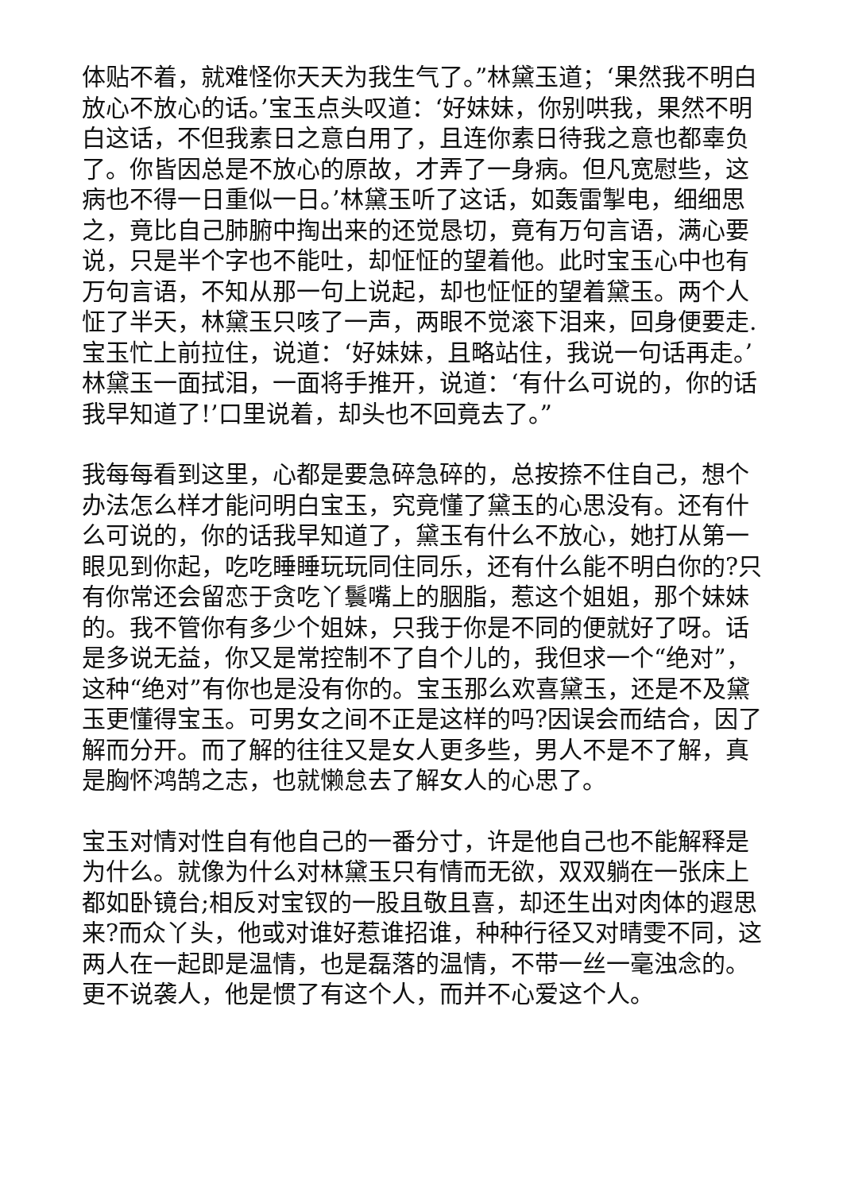体贴不着，就难怪你天天为我生气了。”林黛玉道；‘果然我不明白放心不放心的话。’宝玉点头叹道：‘好妹妹，你别哄我，果然不明白这话，不但我素日之意白用了，且连你素日待我之意也都辜负了。你皆因总是不放心的原故，才弄了一身病。但凡宽慰些，这病也不得一日重似一日。’林黛玉听了这话，如轰雷掣电，细细思之，竟比自己肺腑中掏出来的还觉恳切，竟有万句言语，满心要说，只是半个字也不能吐，却怔怔的望着他。此时宝玉心中也有万句言语，不知从那一句上说起，却也怔怔的望着黛玉。两个人怔了半天，林黛玉只咳了一声，两眼不觉滚下泪来，回身便要走.宝玉忙上前拉住，说道：‘好妹妹，且略站住，我说一句话再走。’林黛玉一面拭泪，一面将手推开，说道：‘有什么可说的，你的话我早知道了!’口里说着，却头也不回竟去了。”
我每每看到这里，心都是要急碎急碎的，总按捺不住自己，想个办法怎么样才能问明白宝玉，究竟懂了黛玉的心思没有。还有什么可说的，你的话我早知道了，黛玉有什么不放心，她打从第一眼见到你起，吃吃睡睡玩玩同住同乐，还有什么能不明白你的?只有你常还会留恋于贪吃丫鬟嘴上的胭脂，惹这个姐姐，那个妹妹的。我不管你有多少个姐妹，只我于你是不同的便就好了呀。话是多说无益，你又是常控制不了自个儿的，我但求一个“绝对”，这种“绝对”有你也是没有你的。宝玉那么欢喜黛玉，还是不及黛玉更懂得宝玉。可男女之间不正是这样的吗?因误会而结合，因了解而分开。而了解的往往又是女人更多些，男人不是不了解，真是胸怀鸿鹄之志，也就懒怠去了解女人的心思了。
宝玉对情对性自有他自己的一番分寸，许是他自己也不能解释是为什么。就像为什么对林黛玉只有情而无欲，双双躺在一张床上都如卧镜台;相反对宝钗的一股且敬且喜，却还生出对肉体的遐思来?而众丫头，他或对谁好惹谁招谁，种种行径又对晴雯不同，这两人在一起即是温情，也是磊落的温情，不带一丝一毫浊念的。更不说袭人，他是惯了有这个人，而并不心爱这个人。